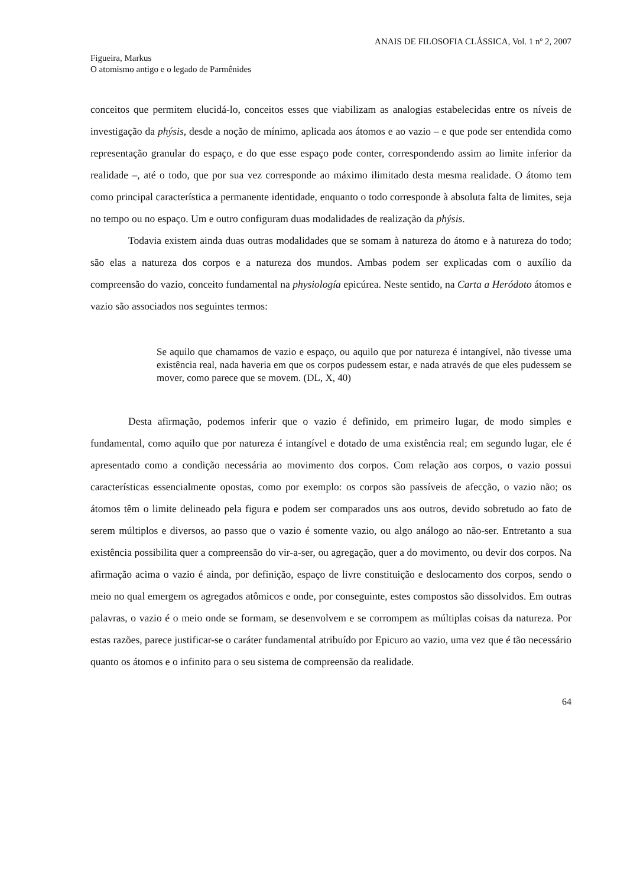ANAIS DE FILOSOFIA CLÁSSICA, Vol. 1 nº 2, 2007
Figueira, Markus
O atomismo antigo e o legado de Parmênides
conceitos que permitem elucidá-lo, conceitos esses que viabilizam as analogias estabelecidas entre os níveis de investigação da phýsis, desde a noção de mínimo, aplicada aos átomos e ao vazio – e que pode ser entendida como representação granular do espaço, e do que esse espaço pode conter, correspondendo assim ao limite inferior da realidade –, até o todo, que por sua vez corresponde ao máximo ilimitado desta mesma realidade. O átomo tem como principal característica a permanente identidade, enquanto o todo corresponde à absoluta falta de limites, seja no tempo ou no espaço. Um e outro configuram duas modalidades de realização da phýsis.
Todavia existem ainda duas outras modalidades que se somam à natureza do átomo e à natureza do todo; são elas a natureza dos corpos e a natureza dos mundos. Ambas podem ser explicadas com o auxílio da compreensão do vazio, conceito fundamental na physiología epicúrea. Neste sentido, na Carta a Heródoto átomos e vazio são associados nos seguintes termos:
Se aquilo que chamamos de vazio e espaço, ou aquilo que por natureza é intangível, não tivesse uma existência real, nada haveria em que os corpos pudessem estar, e nada através de que eles pudessem se mover, como parece que se movem. (DL, X, 40)
Desta afirmação, podemos inferir que o vazio é definido, em primeiro lugar, de modo simples e fundamental, como aquilo que por natureza é intangível e dotado de uma existência real; em segundo lugar, ele é apresentado como a condição necessária ao movimento dos corpos. Com relação aos corpos, o vazio possui características essencialmente opostas, como por exemplo: os corpos são passíveis de afecção, o vazio não; os átomos têm o limite delineado pela figura e podem ser comparados uns aos outros, devido sobretudo ao fato de serem múltiplos e diversos, ao passo que o vazio é somente vazio, ou algo análogo ao não-ser. Entretanto a sua existência possibilita quer a compreensão do vir-a-ser, ou agregação, quer a do movimento, ou devir dos corpos. Na afirmação acima o vazio é ainda, por definição, espaço de livre constituição e deslocamento dos corpos, sendo o meio no qual emergem os agregados atômicos e onde, por conseguinte, estes compostos são dissolvidos. Em outras palavras, o vazio é o meio onde se formam, se desenvolvem e se corrompem as múltiplas coisas da natureza. Por estas razões, parece justificar-se o caráter fundamental atribuído por Epicuro ao vazio, uma vez que é tão necessário quanto os átomos e o infinito para o seu sistema de compreensão da realidade.
64